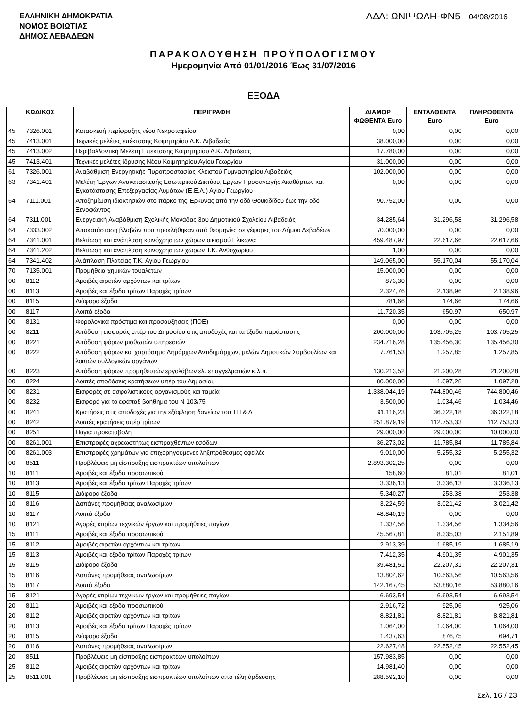ΕΛΛΗΝΙΚΗ ΔΗΜΟΚΡΑΤΙΑ
ΝΟΜΟΣ ΒΟΙΩΤΙΑΣ
ΔΗΜΟΣ ΛΕΒΑΔΕΩΝ
ΑΔΑ: ΩΝΙΨΩΛΗ-ΦΝ5 04/08/2016
ΠΑΡΑΚΟΛΟΥΘΗΣΗ ΠΡΟΫΠΟΛΟΓΙΣΜΟΥ
Ημερομηνία Από 01/01/2016 Έως 31/07/2016
ΕΞΟΔΑ
| ΚΩΔΙΚΟΣ | | ΠΕΡΙΓΡΑΦΗ | ΔΙΑΜΟΡ ΦΩΘΕΝΤΑ Euro | ΕΝΤΑΛΘΕΝΤΑ Euro | ΠΛΗΡΩΘΕΝΤΑ Euro |
| --- | --- | --- | --- | --- | --- |
| 45 | 7326.001 | Κατασκευή περίφραξης νέου Νεκροταφείου | 0,00 | 0,00 | 0,00 |
| 45 | 7413.001 | Τεχνικές μελέτες επέκτασης Κοιμητηρίου Δ.Κ. Λιβαδειάς | 38.000,00 | 0,00 | 0,00 |
| 45 | 7413.002 | Περιβαλλοντική Μελέτη Επέκτασης Κοιμητηρίου Δ.Κ. Λιβαδειάς | 17.780,00 | 0,00 | 0,00 |
| 45 | 7413.401 | Τεχνικές μελέτες ίδρυσης Νέου Κοιμητηρίου Αγίου Γεωργίου | 31.000,00 | 0,00 | 0,00 |
| 61 | 7326.001 | Αναβάθμιση Ενεργητικής Πυροπροστασίας Κλειστού Γυμναστηρίου Λιβαδειάς | 102.000,00 | 0,00 | 0,00 |
| 63 | 7341.401 | Μελέτη Έργων Ανακατασκευής Εσωτερικού Δικτύου,Έργων Προσαγωγής Ακαθάρτων και Εγκατάστασης Επεξεργασίας Λυμάτων (Ε.Ε.Λ.) Αγίου Γεωργίου | 0,00 | 0,00 | 0,00 |
| 64 | 7111.001 | Αποζημίωση ιδιοκτησιών στο πάρκο της Έρκυνας από την οδό Θουκιδίδου έως την οδό Ξενοφώντος | 90.752,00 | 0,00 | 0,00 |
| 64 | 7311.001 | Ενεργειακή Αναβάθμιση Σχολικής Μονάδας 3ου Δημοτικιού Σχολείου Λιβαδειάς | 34.285,64 | 31.296,58 | 31.296,58 |
| 64 | 7333.002 | Αποκατάσταση βλαβών που προκλήθηκαν από θεομηνίες σε γέφυρες του Δήμου Λεβαδέων | 70.000,00 | 0,00 | 0,00 |
| 64 | 7341.001 | Βελτίωση και ανάπλαση κοινόχρηστων χώρων οικισμού Ελικώνα | 459.487,97 | 22.617,66 | 22.617,66 |
| 64 | 7341.202 | Βελτίωση και ανάπλαση κοινοχρήστων χώρων Τ.Κ. Ανθοχωρίου | 1,00 | 0,00 | 0,00 |
| 64 | 7341.402 | Ανάπλαση Πλατείας Τ.Κ. Αγίου Γεωργίου | 149.065,00 | 55.170,04 | 55.170,04 |
| 70 | 7135.001 | Προμήθεια χημικών τουαλετών | 15.000,00 | 0,00 | 0,00 |
| 00 | 8112 | Αμοιβές αιρετών αρχόντων και τρίτων | 873,30 | 0,00 | 0,00 |
| 00 | 8113 | Αμοιβές και έξοδα τρίτων Παροχές τρίτων | 2.324,76 | 2.138,96 | 2.138,96 |
| 00 | 8115 | Διάφορα έξοδα | 781,66 | 174,66 | 174,66 |
| 00 | 8117 | Λοιπά έξοδα | 11.720,35 | 650,97 | 650,97 |
| 00 | 8131 | Φορολογικά πρόστιμα και προσαυξήσεις (ΠΟΕ) | 0,00 | 0,00 | 0,00 |
| 00 | 8211 | Απόδοση εισφοράς υπέρ του Δημοσίου στις αποδοχές και τα έξοδα παράστασης | 200.000,00 | 103.705,25 | 103.705,25 |
| 00 | 8221 | Απόδοση φόρων μισθωτών υπηρεσιών | 234.716,28 | 135.456,30 | 135.456,30 |
| 00 | 8222 | Απόδοση φόρων και χαρτόσημο Δημάρχων Αντιδημάρχων, μελών Δημοτικών Συμβουλίων και λοιπών συλλογικών οργάνων | 7.761,53 | 1.257,85 | 1.257,85 |
| 00 | 8223 | Απόδοση φόρων προμηθευτών εργολάβων ελ. επαγγελματιών κ.λ.π. | 130.213,52 | 21.200,28 | 21.200,28 |
| 00 | 8224 | Λοιπές αποδόσεις κρατήσεων υπέρ του Δημοσίου | 80.000,00 | 1.097,28 | 1.097,28 |
| 00 | 8231 | Εισφορές σε ασφαλιστικούς οργανισμούς και ταμεία | 1.338.044,19 | 744.800,46 | 744.800,46 |
| 00 | 8232 | Εισφορά για το εφάπαξ βοήθημα του Ν 103/75 | 3.500,00 | 1.034,46 | 1.034,46 |
| 00 | 8241 | Κρατήσεις στις αποδοχές για την εξόφληση δανείων του ΤΠ & Δ | 91.116,23 | 36.322,18 | 36.322,18 |
| 00 | 8242 | Λοιπές κρατήσεις υπέρ τρίτων | 251.879,19 | 112.753,33 | 112.753,33 |
| 00 | 8251 | Πάγια προκαταβολή | 29.000,00 | 29.000,00 | 10.000,00 |
| 00 | 8261.001 | Επιστροφές αχρεωστήτως εισπραχθέντων εσόδων | 36.273,02 | 11.785,84 | 11.785,84 |
| 00 | 8261.003 | Επιστροφές χρημάτων για επιχορηγούμενες ληξιπρόθεσμες οφειλές | 9.010,00 | 5.255,32 | 5.255,32 |
| 00 | 8511 | Προβλέψεις μη είσπραξης εισπρακτέων υπολοίπων | 2.893.302,25 | 0,00 | 0,00 |
| 10 | 8111 | Αμοιβές και έξοδα προσωπικού | 158,60 | 81,01 | 81,01 |
| 10 | 8113 | Αμοιβές και έξοδα τρίτων Παροχές τρίτων | 3.336,13 | 3.336,13 | 3.336,13 |
| 10 | 8115 | Διάφορα έξοδα | 5.340,27 | 253,38 | 253,38 |
| 10 | 8116 | Δαπάνες προμήθειας αναλωσίμων | 3.224,59 | 3.021,42 | 3.021,42 |
| 10 | 8117 | Λοιπά έξοδα | 48.840,19 | 0,00 | 0,00 |
| 10 | 8121 | Αγορές κτιρίων τεχνικών έργων και προμήθειες παγίων | 1.334,56 | 1.334,56 | 1.334,56 |
| 15 | 8111 | Αμοιβές και έξοδα προσωπικού | 45.567,81 | 8.335,03 | 2.151,89 |
| 15 | 8112 | Αμοιβές αιρετών αρχόντων και τρίτων | 2.913,39 | 1.685,19 | 1.685,19 |
| 15 | 8113 | Αμοιβές και έξοδα τρίτων Παροχές τρίτων | 7.412,35 | 4.901,35 | 4.901,35 |
| 15 | 8115 | Διάφορα έξοδα | 39.481,51 | 22.207,31 | 22.207,31 |
| 15 | 8116 | Δαπάνες προμήθειας αναλωσίμων | 13.804,62 | 10.563,56 | 10.563,56 |
| 15 | 8117 | Λοιπά έξοδα | 142.167,45 | 53.880,16 | 53.880,16 |
| 15 | 8121 | Αγορές κτιρίων τεχνικών έργων και προμήθειες παγίων | 6.693,54 | 6.693,54 | 6.693,54 |
| 20 | 8111 | Αμοιβές και έξοδα προσωπικού | 2.916,72 | 925,06 | 925,06 |
| 20 | 8112 | Αμοιβές αιρετών αρχόντων και τρίτων | 8.821,81 | 8.821,81 | 8.821,81 |
| 20 | 8113 | Αμοιβές και έξοδα τρίτων Παροχές τρίτων | 1.064,00 | 1.064,00 | 1.064,00 |
| 20 | 8115 | Διάφορα έξοδα | 1.437,63 | 876,75 | 694,71 |
| 20 | 8116 | Δαπάνες προμήθειας αναλωσίμων | 22.627,48 | 22.552,45 | 22.552,45 |
| 20 | 8511 | Προβλέψεις μη είσπραξης εισπρακτέων υπολοίπων | 157.983,85 | 0,00 | 0,00 |
| 25 | 8112 | Αμοιβές αιρετών αρχόντων και τρίτων | 14.981,40 | 0,00 | 0,00 |
| 25 | 8511.001 | Προβλέψεις μη είσπραξης εισπρακτέων υπολοίπων από τέλη άρδευσης | 288.592,10 | 0,00 | 0,00 |
Σελ. 16 / 23